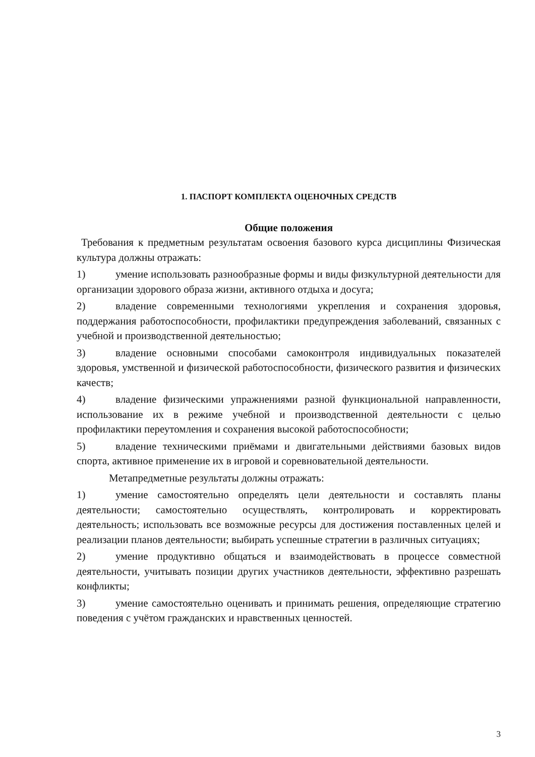1. ПАСПОРТ КОМПЛЕКТА ОЦЕНОЧНЫХ СРЕДСТВ
Общие положения
Требования к предметным результатам освоения базового курса дисциплины Физическая культура должны отражать:
1) умение использовать разнообразные формы и виды физкультурной деятельности для организации здорового образа жизни, активного отдыха и досуга;
2) владение современными технологиями укрепления и сохранения здоровья, поддержания работоспособности, профилактики предупреждения заболеваний, связанных с учебной и производственной деятельностью;
3) владение основными способами самоконтроля индивидуальных показателей здоровья, умственной и физической работоспособности, физического развития и физических качеств;
4) владение физическими упражнениями разной функциональной направленности, использование их в режиме учебной и производственной деятельности с целью профилактики переутомления и сохранения высокой работоспособности;
5) владение техническими приёмами и двигательными действиями базовых видов спорта, активное применение их в игровой и соревновательной деятельности.
Метапредметные результаты должны отражать:
1) умение самостоятельно определять цели деятельности и составлять планы деятельности; самостоятельно осуществлять, контролировать и корректировать деятельность; использовать все возможные ресурсы для достижения поставленных целей и реализации планов деятельности; выбирать успешные стратегии в различных ситуациях;
2) умение продуктивно общаться и взаимодействовать в процессе совместной деятельности, учитывать позиции других участников деятельности, эффективно разрешать конфликты;
3) умение самостоятельно оценивать и принимать решения, определяющие стратегию поведения с учётом гражданских и нравственных ценностей.
3